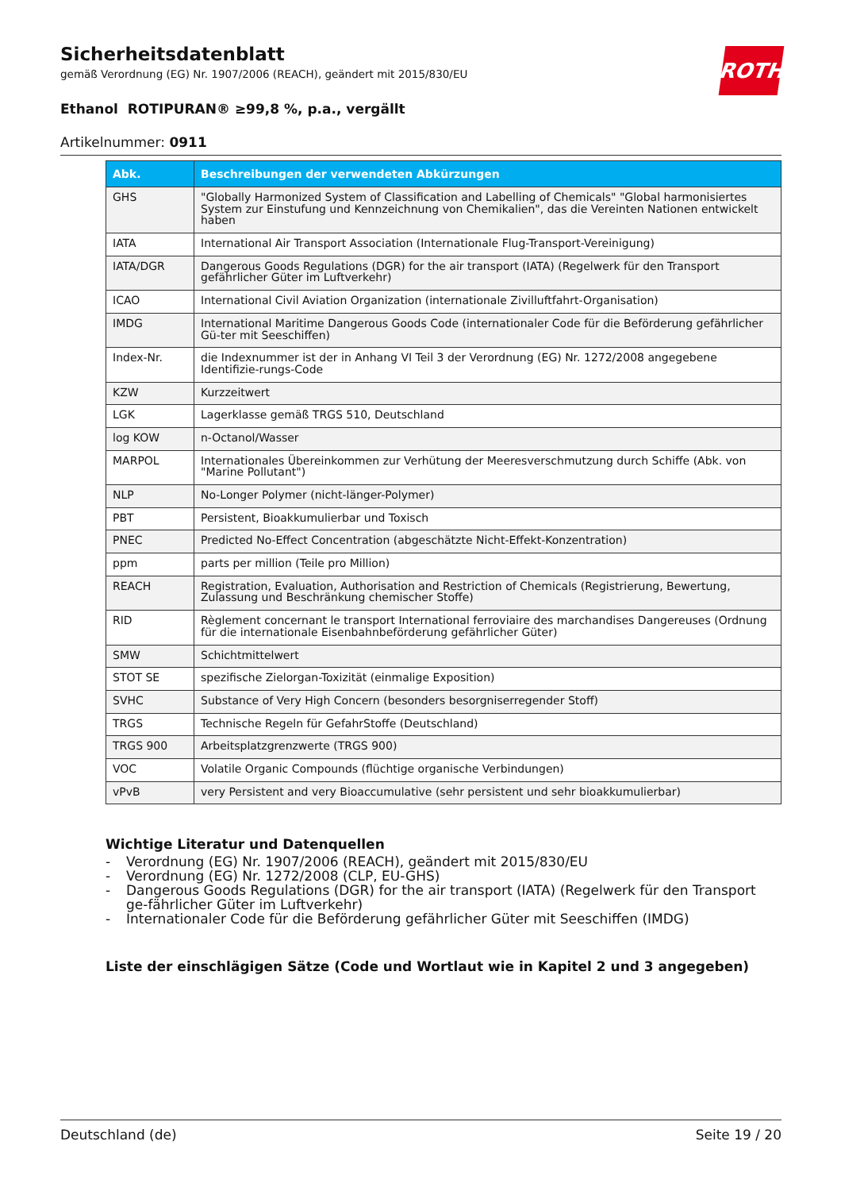Sicherheitsdatenblatt
gemäß Verordnung (EG) Nr. 1907/2006 (REACH), geändert mit 2015/830/EU
ROTH
Ethanol ROTIPURAN® ≥99,8 %, p.a., vergällt
Artikelnummer: 0911
| Abk. | Beschreibungen der verwendeten Abkürzungen |
| --- | --- |
| GHS | "Globally Harmonized System of Classification and Labelling of Chemicals" "Global harmonisiertes System zur Einstufung und Kennzeichnung von Chemikalien", das die Vereinten Nationen entwickelt haben |
| IATA | International Air Transport Association (Internationale Flug-Transport-Vereinigung) |
| IATA/DGR | Dangerous Goods Regulations (DGR) for the air transport (IATA) (Regelwerk für den Transport gefährlicher Güter im Luftverkehr) |
| ICAO | International Civil Aviation Organization (internationale Zivilluftfahrt-Organisation) |
| IMDG | International Maritime Dangerous Goods Code (internationaler Code für die Beförderung gefährlicher Gü-ter mit Seeschiffen) |
| Index-Nr. | die Indexnummer ist der in Anhang VI Teil 3 der Verordnung (EG) Nr. 1272/2008 angegebene Identifizie-rungs-Code |
| KZW | Kurzzeitwert |
| LGK | Lagerklasse gemäß TRGS 510, Deutschland |
| log KOW | n-Octanol/Wasser |
| MARPOL | Internationales Übereinkommen zur Verhütung der Meeresverschmutzung durch Schiffe (Abk. von "Marine Pollutant") |
| NLP | No-Longer Polymer (nicht-länger-Polymer) |
| PBT | Persistent, Bioakkumulierbar und Toxisch |
| PNEC | Predicted No-Effect Concentration (abgeschätzte Nicht-Effekt-Konzentration) |
| ppm | parts per million (Teile pro Million) |
| REACH | Registration, Evaluation, Authorisation and Restriction of Chemicals (Registrierung, Bewertung, Zulassung und Beschränkung chemischer Stoffe) |
| RID | Règlement concernant le transport International ferroviaire des marchandises Dangereuses (Ordnung für die internationale Eisenbahnbeförderung gefährlicher Güter) |
| SMW | Schichtmittelwert |
| STOT SE | spezifische Zielorgan-Toxizität (einmalige Exposition) |
| SVHC | Substance of Very High Concern (besonders besorgniserregender Stoff) |
| TRGS | Technische Regeln für GefahrStoffe (Deutschland) |
| TRGS 900 | Arbeitsplatzgrenzwerte (TRGS 900) |
| VOC | Volatile Organic Compounds (flüchtige organische Verbindungen) |
| vPvB | very Persistent and very Bioaccumulative (sehr persistent und sehr bioakkumulierbar) |
Wichtige Literatur und Datenquellen
- Verordnung (EG) Nr. 1907/2006 (REACH), geändert mit 2015/830/EU
- Verordnung (EG) Nr. 1272/2008 (CLP, EU-GHS)
- Dangerous Goods Regulations (DGR) for the air transport (IATA) (Regelwerk für den Transport ge-fährlicher Güter im Luftverkehr)
- Internationaler Code für die Beförderung gefährlicher Güter mit Seeschiffen (IMDG)
Liste der einschlägigen Sätze (Code und Wortlaut wie in Kapitel 2 und 3 angegeben)
Deutschland (de) Seite 19 / 20